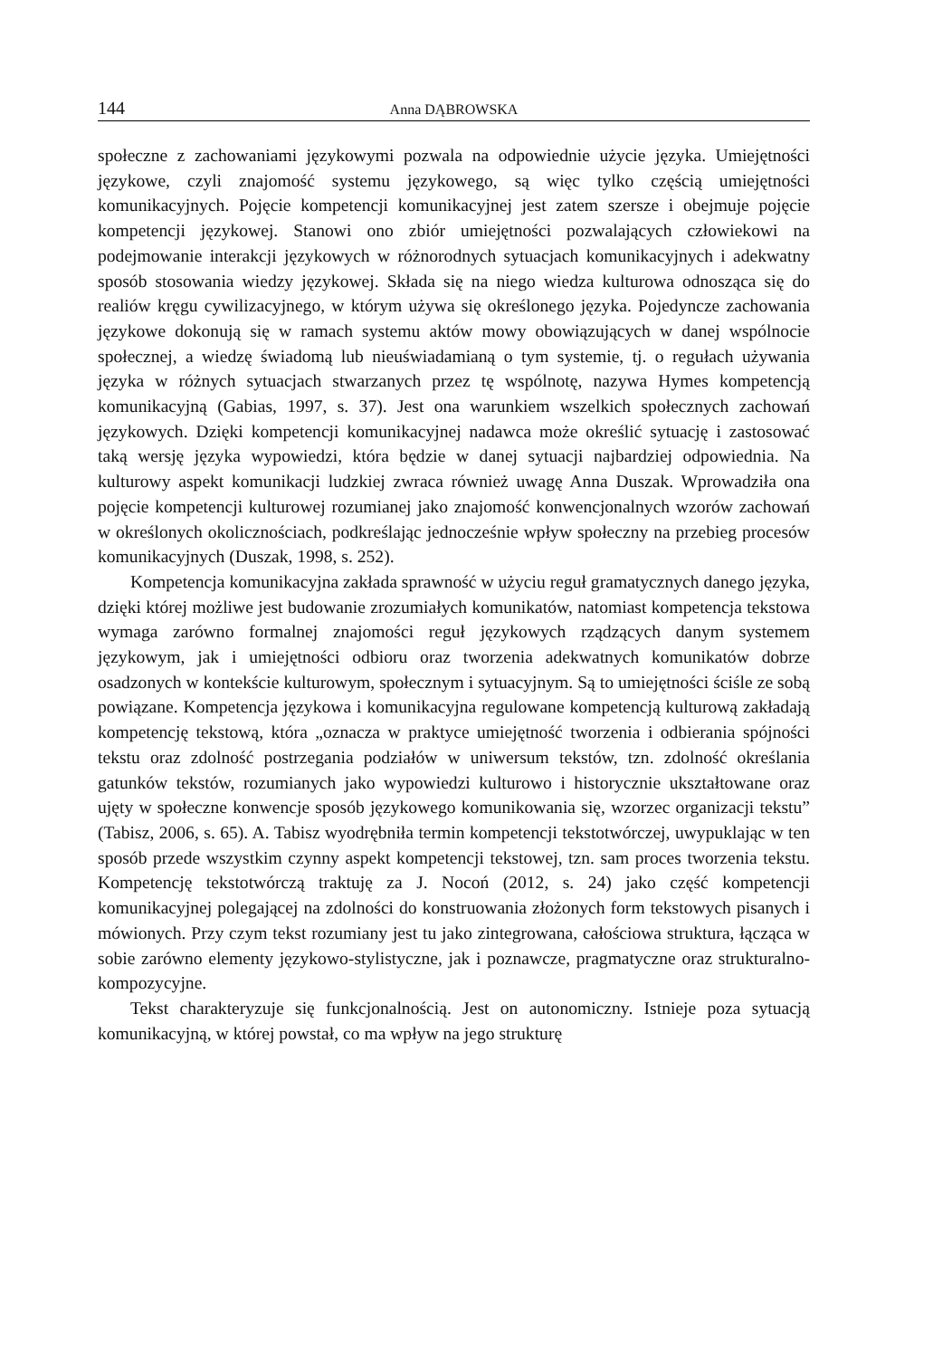144 Anna DĄBROWSKA
społeczne z zachowaniami językowymi pozwala na odpowiednie użycie języka. Umiejętności językowe, czyli znajomość systemu językowego, są więc tylko częścią umiejętności komunikacyjnych. Pojęcie kompetencji komunikacyjnej jest zatem szersze i obejmuje pojęcie kompetencji językowej. Stanowi ono zbiór umiejętności pozwalających człowiekowi na podejmowanie interakcji językowych w różnorodnych sytuacjach komunikacyjnych i adekwatny sposób stosowania wiedzy językowej. Składa się na niego wiedza kulturowa odnosząca się do realiów kręgu cywilizacyjnego, w którym używa się określonego języka. Pojedyncze zachowania językowe dokonują się w ramach systemu aktów mowy obowiązujących w danej wspólnocie społecznej, a wiedzę świadomą lub nieuświadamianą o tym systemie, tj. o regułach używania języka w różnych sytuacjach stwarzanych przez tę wspólnotę, nazywa Hymes kompetencją komunikacyjną (Gabias, 1997, s. 37). Jest ona warunkiem wszelkich społecznych zachowań językowych. Dzięki kompetencji komunikacyjnej nadawca może określić sytuację i zastosować taką wersję języka wypowiedzi, która będzie w danej sytuacji najbardziej odpowiednia. Na kulturowy aspekt komunikacji ludzkiej zwraca również uwagę Anna Duszak. Wprowadziła ona pojęcie kompetencji kulturowej rozumianej jako znajomość konwencjonalnych wzorów zachowań w określonych okolicznościach, podkreślając jednocześnie wpływ społeczny na przebieg procesów komunikacyjnych (Duszak, 1998, s. 252).
Kompetencja komunikacyjna zakłada sprawność w użyciu reguł gramatycznych danego języka, dzięki której możliwe jest budowanie zrozumiałych komunikatów, natomiast kompetencja tekstowa wymaga zarówno formalnej znajomości reguł językowych rządzących danym systemem językowym, jak i umiejętności odbioru oraz tworzenia adekwatnych komunikatów dobrze osadzonych w kontekście kulturowym, społecznym i sytuacyjnym. Są to umiejętności ściśle ze sobą powiązane. Kompetencja językowa i komunikacyjna regulowane kompetencją kulturową zakładają kompetencję tekstową, która „oznacza w praktyce umiejętność tworzenia i odbierania spójności tekstu oraz zdolność postrzegania podziałów w uniwersum tekstów, tzn. zdolność określania gatunków tekstów, rozumianych jako wypowiedzi kulturowo i historycznie ukształtowane oraz ujęty w społeczne konwencje sposób językowego komunikowania się, wzorzec organizacji tekstu” (Tabisz, 2006, s. 65). A. Tabisz wyodrębniła termin kompetencji tekstotwórczej, uwypuklając w ten sposób przede wszystkim czynny aspekt kompetencji tekstowej, tzn. sam proces tworzenia tekstu. Kompetencję tekstotwórczą traktuję za J. Nocoń (2012, s. 24) jako część kompetencji komunikacyjnej polegającej na zdolności do konstruowania złożonych form tekstowych pisanych i mówionych. Przy czym tekst rozumiany jest tu jako zintegrowana, całościowa struktura, łącząca w sobie zarówno elementy językowo-stylistyczne, jak i poznawcze, pragmatyczne oraz strukturalno-kompozycyjne.
Tekst charakteryzuje się funkcjonalnością. Jest on autonomiczny. Istnieje poza sytuacją komunikacyjną, w której powstał, co ma wpływ na jego strukturę